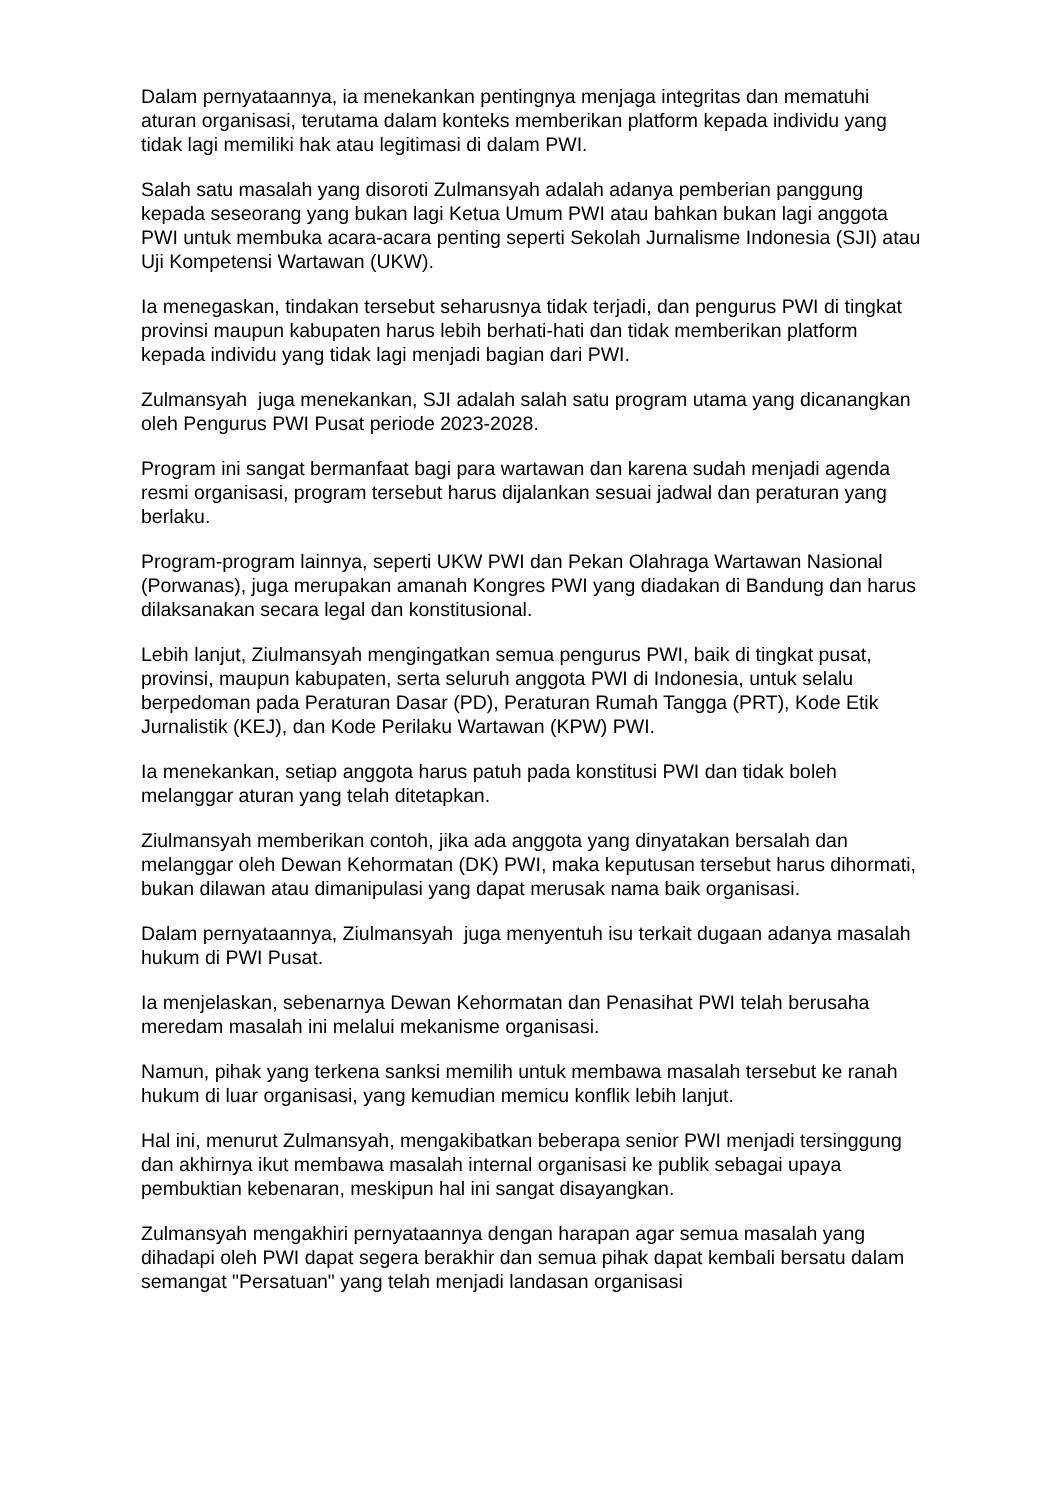Dalam pernyataannya, ia menekankan pentingnya menjaga integritas dan mematuhi aturan organisasi, terutama dalam konteks memberikan platform kepada individu yang tidak lagi memiliki hak atau legitimasi di dalam PWI.
Salah satu masalah yang disoroti Zulmansyah adalah adanya pemberian panggung kepada seseorang yang bukan lagi Ketua Umum PWI atau bahkan bukan lagi anggota PWI untuk membuka acara-acara penting seperti Sekolah Jurnalisme Indonesia (SJI) atau Uji Kompetensi Wartawan (UKW).
Ia menegaskan, tindakan tersebut seharusnya tidak terjadi, dan pengurus PWI di tingkat provinsi maupun kabupaten harus lebih berhati-hati dan tidak memberikan platform kepada individu yang tidak lagi menjadi bagian dari PWI.
Zulmansyah juga menekankan, SJI adalah salah satu program utama yang dicanangkan oleh Pengurus PWI Pusat periode 2023-2028.
Program ini sangat bermanfaat bagi para wartawan dan karena sudah menjadi agenda resmi organisasi, program tersebut harus dijalankan sesuai jadwal dan peraturan yang berlaku.
Program-program lainnya, seperti UKW PWI dan Pekan Olahraga Wartawan Nasional (Porwanas), juga merupakan amanah Kongres PWI yang diadakan di Bandung dan harus dilaksanakan secara legal dan konstitusional.
Lebih lanjut, Ziulmansyah mengingatkan semua pengurus PWI, baik di tingkat pusat, provinsi, maupun kabupaten, serta seluruh anggota PWI di Indonesia, untuk selalu berpedoman pada Peraturan Dasar (PD), Peraturan Rumah Tangga (PRT), Kode Etik Jurnalistik (KEJ), dan Kode Perilaku Wartawan (KPW) PWI.
Ia menekankan, setiap anggota harus patuh pada konstitusi PWI dan tidak boleh melanggar aturan yang telah ditetapkan.
Ziulmansyah memberikan contoh, jika ada anggota yang dinyatakan bersalah dan melanggar oleh Dewan Kehormatan (DK) PWI, maka keputusan tersebut harus dihormati, bukan dilawan atau dimanipulasi yang dapat merusak nama baik organisasi.
Dalam pernyataannya, Ziulmansyah juga menyentuh isu terkait dugaan adanya masalah hukum di PWI Pusat.
Ia menjelaskan, sebenarnya Dewan Kehormatan dan Penasihat PWI telah berusaha meredam masalah ini melalui mekanisme organisasi.
Namun, pihak yang terkena sanksi memilih untuk membawa masalah tersebut ke ranah hukum di luar organisasi, yang kemudian memicu konflik lebih lanjut.
Hal ini, menurut Zulmansyah, mengakibatkan beberapa senior PWI menjadi tersinggung dan akhirnya ikut membawa masalah internal organisasi ke publik sebagai upaya pembuktian kebenaran, meskipun hal ini sangat disayangkan.
Zulmansyah mengakhiri pernyataannya dengan harapan agar semua masalah yang dihadapi oleh PWI dapat segera berakhir dan semua pihak dapat kembali bersatu dalam semangat "Persatuan" yang telah menjadi landasan organisasi